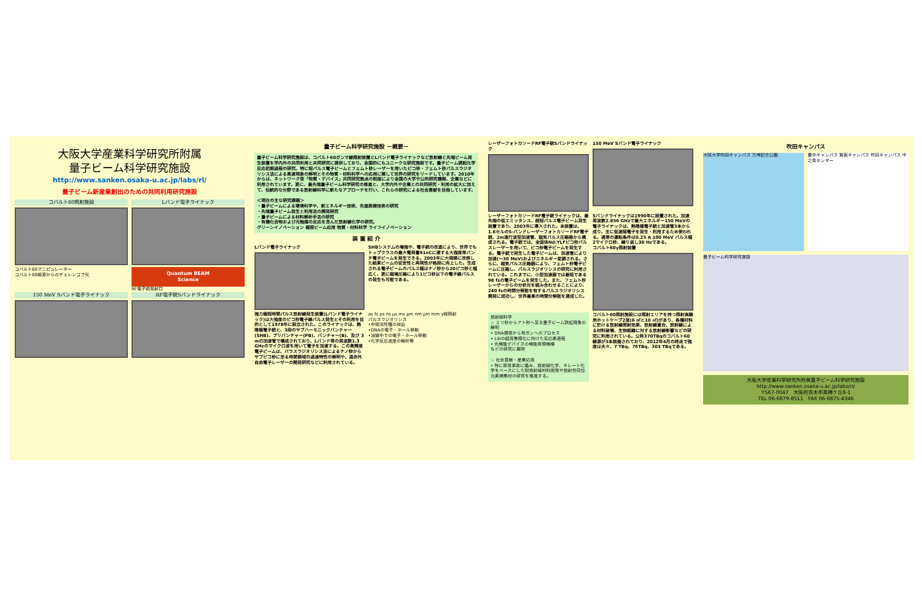大阪大学産業科学研究所附属
量子ビーム科学研究施設
http://www.sanken.osaka-u.ac.jp/labs/rl/
量子ビーム新産業創出のための共同利用研究施設
コバルト60照射施設
Lバンド電子ライナック
コバルト60マニピュレーター
コバルト60線源からのチェレンコフ光
Quantum BEAM
Science
RF電子銃発射口
150 MeV Sバンド電子ライナック
RF電子銃Sバンドライナック
量子ビーム科学研究施設 －概要－
量子ビーム科学研究施設は、コバルト60ガンマ線照射装置とLバンド電子ライナックなど放射線と先端ビーム発生装置を学内外の共同利用と共同研究に提供しており、全国的にもユニークな研究施設です。量子ビーム誘起化学反応初期過程の研究、特に短パルス電子ビームとフェムト秒レーザーを用いたピコ秒・フェムト秒パルスラジオリシス法による高速現象の解明とその物質・材料科学への応用に関して世界の研究をリードしています。2010年からは、ネットワーク型「物質・デバイス」共同研究拠点の制度により全国の大学や公的研究機関、企業などに利用されています。更に、最先端量子ビーム科学研究の推進と、大学内外や企業との共同研究・利用の拡大に加えて、伝統的な分野である放射線科学に新たなアプローチを行い、これらの研究による社会貢献を目指しています。
＜現在の主な研究課題＞
・量子ビームによる環境科学や、新エネルギー技術、先進医療技術の研究
・先端量子ビーム発生と利用法の開発研究
・量子ビームによる材料解析手法の研究
・有機化合物および光触媒の反応を含んだ放射線化学の研究。
グリーンイノベーション 極限ビーム応用 物質・材料科学 ライフイノベーション
装 置 紹 介
Lバンド電子ライナック
SHBシステムの増強や、電子銃の改造により、世界でもトップクラスの最大電荷量91nCに達する大強度単バンチ電子ビームを発生できる。2003年に大規模に改修した結果ビームの安定性と再現性が格段に向上した。生成される電子ビームのパルス幅はナノ秒から20ピコ秒と幅広く、更に磁場圧縮により1ピコ秒以下の電子線パルスの発生も可能である。
強力極短時間パルス放射線発生装置(Lバンド電子ライナック)は大強度のピコ秒電子線パルス発生とその利用を目的として1978年に設立された。このライナックは、熱陰極電子銃と、3段のサブハーモニックバンチャー(SHB)、プリバンチャー(PB)、バンチャー(B)、及び 3 mの加速管で構成されており、Lバンド帯の周波数1.3 GHzのマイクロ波を用いて電子を加速する。この高輝度電子ビームは、パラスラジオリシス法によるナノ秒からサブピコ秒に至る時間領域の過渡特性の解明や、遠赤外自由電子レーザーの開発研究などに利用されている。
as fs ps ns μs ms pm nm μm mm γ線照射
パルスラジオリシス
•中間活性種の検出
•DNAの電子・ホール移動
•溶媒中での電子・ホール移動
•化学反応速度の解析等
レーザーフォトカソードRF電子銃Sバンドライナック
150 MeV Sバンド電子ライナック
レーザーフォトカソードRF電子銃ライナックは、最先端の低エミッタンス、超短パルス電子ビーム発生装置であり、2003年に導入された。本装置は、1.6セルのS-バンドレーザーフォトカソードRF電子銃、2m進行波型加速管、磁気パルス圧縮器から構成される。電子銃では、全固体Nd:YLFピコ秒パルスレーザーを用いて、ピコ秒電子ビームを発生する。電子銃で発生した電子ビームは、加速管により加速(～30 MeV)およびエネルギー変調される。さらに、磁気パルス圧縮器により、フェムト秒電子ビームに圧縮し、パルスラジオリシスの研究に利用されている。これまでに、小型加速器では最短である98 fsの電子ビームを発生した。また、フェムト秒レーザーからの分析光を組み合わせることにより、240 fsの時間分解能を有するパルスラジオリシス開発に成功し、世界最高の時間分解能を達成した。
Sバンドライナックは1990年に設置された。加速周波数2.856 GHzで最大エネルギー150 MeVの電子ライナックは、熱陰極電子銃と加速管3本から成り、主に低速陽電子を発生・利用するため使われる。通常の運転条件は0.25 A 100 MeV パルス幅2マイクロ秒、繰り返し30 Hzである。
コバルト60γ照射装置
放射線科学
☆ ミリ秒からアト秒へ至る量子ビーム誘起現象の解明
• DNA損傷から発ガンへのプロセス
• LSIの超高集積化に向けた反応素過程
• 光機能デバイスの機能発現機構
などの研究に展開
☆ 社会貢献・産業応用
• 特に原発事故に鑑み、放射線化学、キレート化学をベースにした耐放射線材料開発や放射性同位元素捕集材の研究を推進する。
コバルト60照射施設には照射エリアを持つ照射実験用ホットケーブ2室(6 ㎡と10 ㎡)があり、各種材料に於ける放射線照射効果、放射線重合、放射線による材料破壊、生物組織に対する放射線影響などの研究に利用されている。公称370TBqのコバルト60線源が3本装備されており、2012年4月の時点で強度は夫々、7 TBq、76TBq、303 TBqである。
吹田キャンパス
大阪大学吹田キャンパス 万博記念公園
豊中キャンパス 箕面キャンパス 吹田キャンパス 中之島センター
量子ビーム科学研究施設
大阪大学産業科学研究所附属量子ビーム科学研究施設
http://www.sanken.osaka-u.ac.jp/labs/rl/
〒567-0047　大阪府茨木市美穂ケ丘8-1
TEL 06-6879-8511　FAX 06-6875-4346